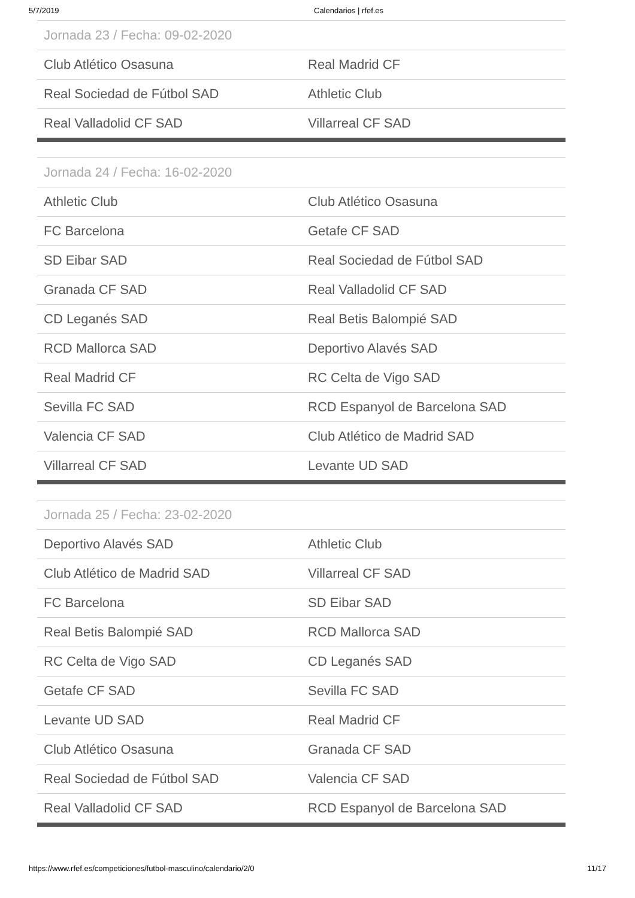5/7/2019 Calendarios | rfef.es
| Jornada 23 / Fecha: 09-02-2020 | |
| --- | --- |
| Club Atlético Osasuna | Real Madrid CF |
| Real Sociedad de Fútbol SAD | Athletic Club |
| Real Valladolid CF SAD | Villarreal CF SAD |
| Jornada 24 / Fecha: 16-02-2020 | |
| --- | --- |
| Athletic Club | Club Atlético Osasuna |
| FC Barcelona | Getafe CF SAD |
| SD Eibar SAD | Real Sociedad de Fútbol SAD |
| Granada CF SAD | Real Valladolid CF SAD |
| CD Leganés SAD | Real Betis Balompié SAD |
| RCD Mallorca SAD | Deportivo Alavés SAD |
| Real Madrid CF | RC Celta de Vigo SAD |
| Sevilla FC SAD | RCD Espanyol de Barcelona SAD |
| Valencia CF SAD | Club Atlético de Madrid SAD |
| Villarreal CF SAD | Levante UD SAD |
| Jornada 25 / Fecha: 23-02-2020 | |
| --- | --- |
| Deportivo Alavés SAD | Athletic Club |
| Club Atlético de Madrid SAD | Villarreal CF SAD |
| FC Barcelona | SD Eibar SAD |
| Real Betis Balompié SAD | RCD Mallorca SAD |
| RC Celta de Vigo SAD | CD Leganés SAD |
| Getafe CF SAD | Sevilla FC SAD |
| Levante UD SAD | Real Madrid CF |
| Club Atlético Osasuna | Granada CF SAD |
| Real Sociedad de Fútbol SAD | Valencia CF SAD |
| Real Valladolid CF SAD | RCD Espanyol de Barcelona SAD |
https://www.rfef.es/competiciones/futbol-masculino/calendario/2/0 11/17